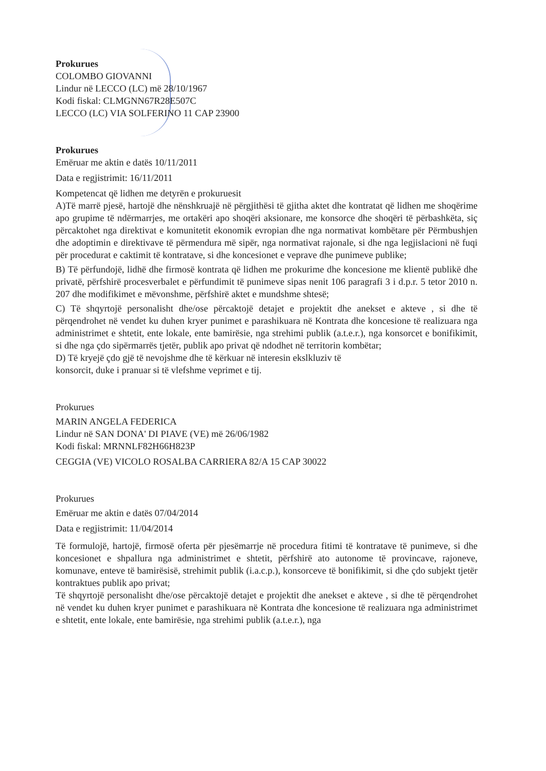Prokurues
COLOMBO GIOVANNI
Lindur në LECCO (LC) më 28/10/1967
Kodi fiskal: CLMGNN67R28E507C
LECCO (LC) VIA SOLFERINO 11 CAP 23900
Prokurues
Emëruar me aktin e datës 10/11/2011
Data e regjistrimit: 16/11/2011
Kompetencat që lidhen me detyrën e prokuruesit
A)Të marrë pjesë, hartojë dhe nënshkruajë në përgjithësi të gjitha aktet dhe kontratat që lidhen me shoqërime apo grupime të ndërmarrjes, me ortakëri apo shoqëri aksionare, me konsorce dhe shoqëri të përbashkëta, siç përcaktohet nga direktivat e komunitetit ekonomik evropian dhe nga normativat kombëtare për Përmbushjen dhe adoptimin e direktivave të përmendura më sipër, nga normativat rajonale, si dhe nga legjislacioni në fuqi për procedurat e caktimit të kontratave, si dhe koncesionet e veprave dhe punimeve publike;
B) Të përfundojë, lidhë dhe firmosë kontrata që lidhen me prokurime dhe koncesione me klientë publikë dhe privatë, përfshirë procesverbalet e përfundimit të punimeve sipas nenit 106 paragrafi 3 i d.p.r. 5 tetor 2010 n. 207 dhe modifikimet e mëvonshme, përfshirë aktet e mundshme shtesë;
C) Të shqyrtojë personalisht dhe/ose përcaktojë detajet e projektit dhe anekset e akteve , si dhe të përqendrohet në vendet ku duhen kryer punimet e parashikuara në Kontrata dhe koncesione të realizuara nga administrimet e shtetit, ente lokale, ente bamirësie, nga strehimi publik (a.t.e.r.), nga konsorcet e bonifikimit, si dhe nga çdo sipërmarrës tjetër, publik apo privat që ndodhet në territorin kombëtar;
D) Të kryejë çdo gjë të nevojshme dhe të kërkuar në interesin ekslkluziv të
konsorcit, duke i pranuar si të vlefshme veprimet e tij.
Prokurues
MARIN ANGELA FEDERICA
Lindur në SAN DONA' DI PIAVE (VE) më 26/06/1982
Kodi fiskal: MRNNLF82H66H823P
CEGGIA (VE) VICOLO ROSALBA CARRIERA 82/A 15 CAP 30022
Prokurues
Emëruar me aktin e datës 07/04/2014
Data e regjistrimit: 11/04/2014
Të formulojë, hartojë, firmosë oferta për pjesëmarrje në procedura fitimi të kontratave të punimeve, si dhe koncesionet e shpallura nga administrimet e shtetit, përfshirë ato autonome të provincave, rajoneve, komunave, enteve të bamirësisë, strehimit publik (i.a.c.p.), konsorceve të bonifikimit, si dhe çdo subjekt tjetër kontraktues publik apo privat;
Të shqyrtojë personalisht dhe/ose përcaktojë detajet e projektit dhe anekset e akteve , si dhe të përqendrohet në vendet ku duhen kryer punimet e parashikuara në Kontrata dhe koncesione të realizuara nga administrimet e shtetit, ente lokale, ente bamirësie, nga strehimi publik (a.t.e.r.), nga